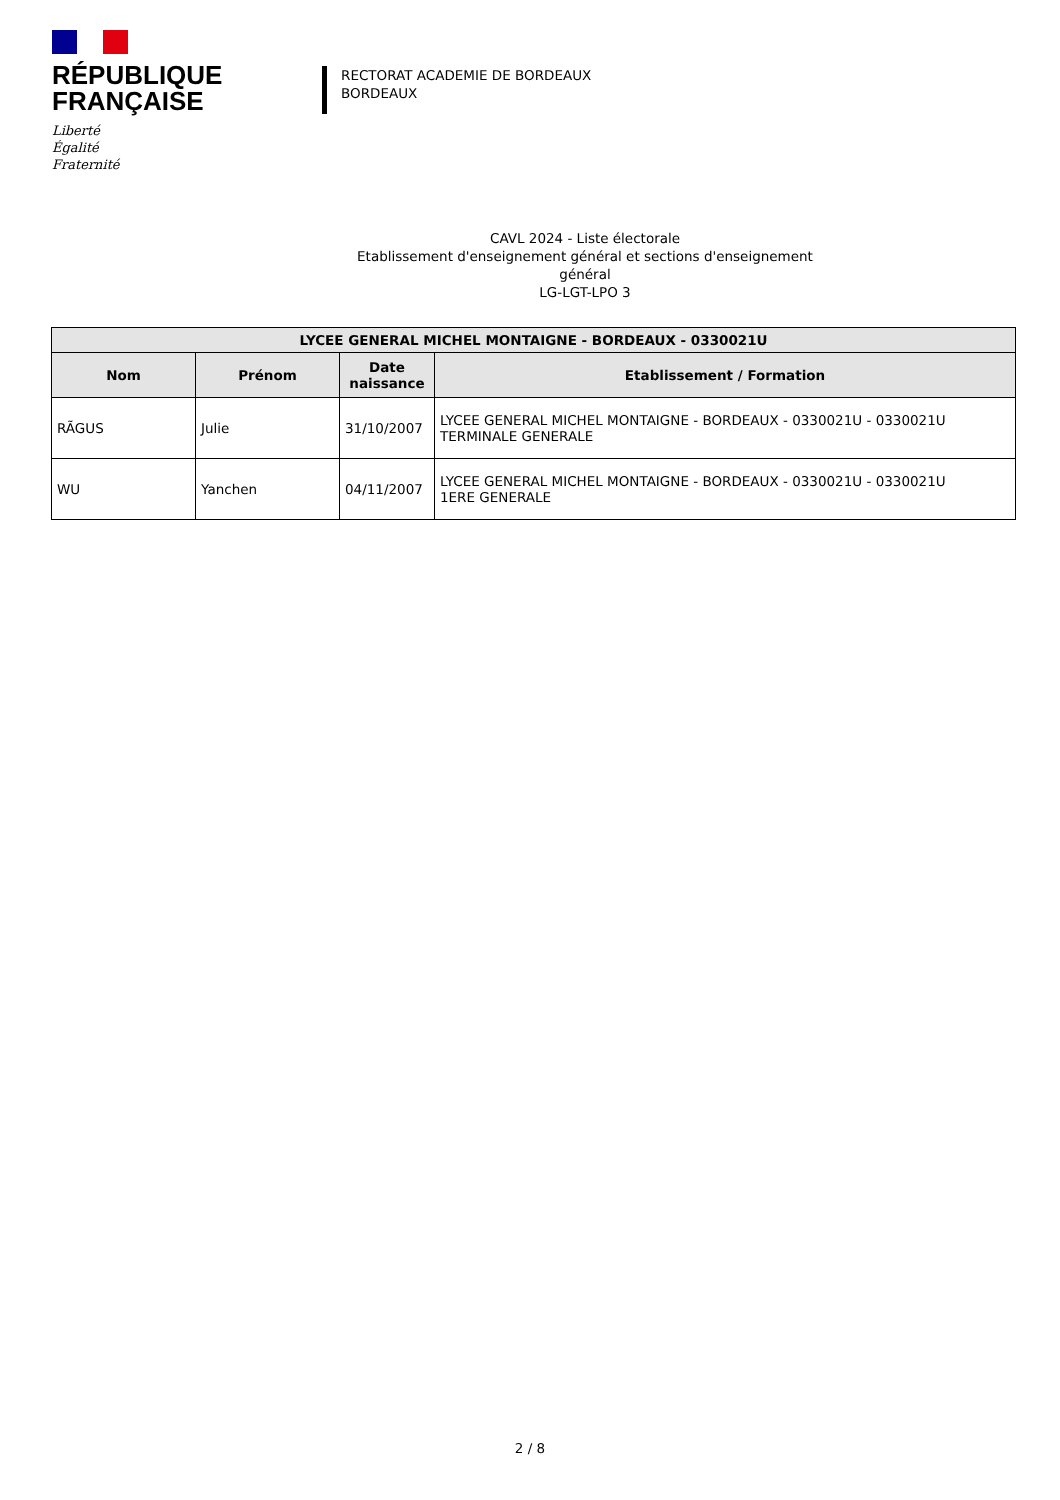RÉPUBLIQUE
FRANÇAISE
Liberté
Égalité
Fraternité
RECTORAT ACADEMIE DE BORDEAUX
BORDEAUX
CAVL 2024 - Liste électorale
Etablissement d'enseignement général et sections d'enseignement général
LG-LGT-LPO 3
| LYCEE GENERAL MICHEL MONTAIGNE - BORDEAUX - 0330021U | | | |
| --- | --- | --- | --- |
| Nom | Prénom | Date naissance | Etablissement / Formation |
| RÃGUS | Julie | 31/10/2007 | LYCEE GENERAL MICHEL MONTAIGNE - BORDEAUX - 0330021U - 0330021U TERMINALE GENERALE |
| WU | Yanchen | 04/11/2007 | LYCEE GENERAL MICHEL MONTAIGNE - BORDEAUX - 0330021U - 0330021U 1ERE GENERALE |
2 / 8